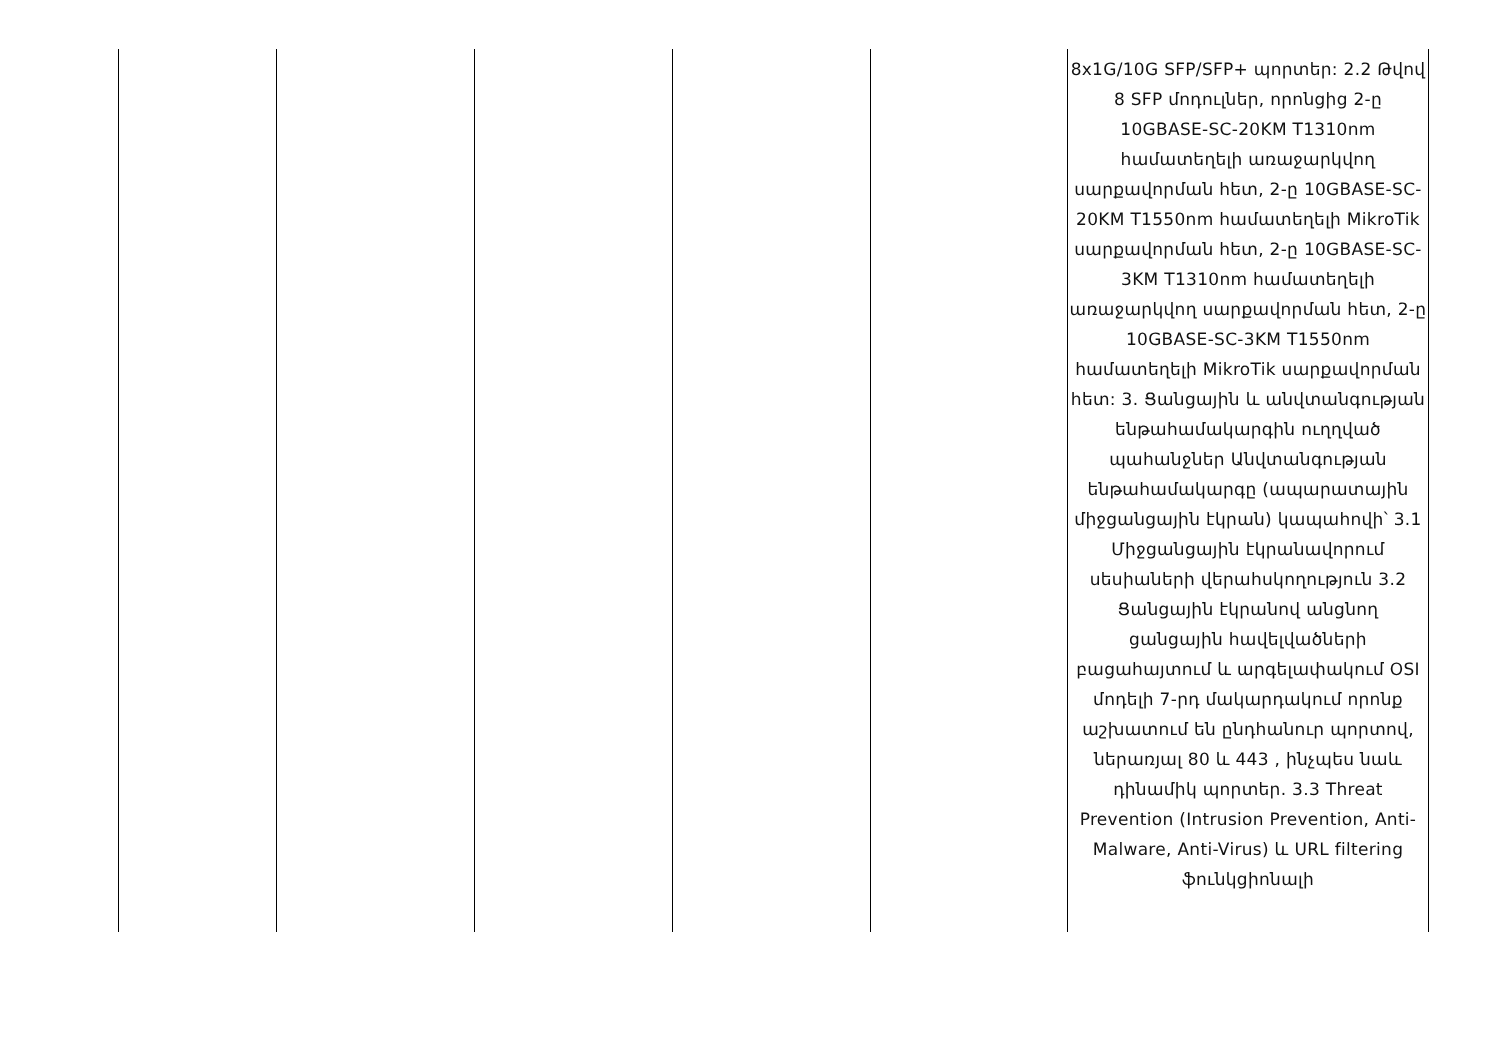| | | | | | 8x1G/10G SFP/SFP+ պորտեր: 2.2 Թվով 8 SFP մոդուլներ, որոնցից 2-ը 10GBASE-SC-20KM T1310nm համատեղելի առաջարկվող սարքավորման հետ, 2-ը 10GBASE-SC-20KM T1550nm համատեղելի MikroTik սարքավորման հետ, 2-ը 10GBASE-SC-3KM T1310nm համատեղելի առաջարկվող սարքավորման հետ, 2-ը 10GBASE-SC-3KM T1550nm համատեղելի MikroTik սարքավորման հետ: 3. Ցանցային և անվտանգության ենթահամակարգին ուղղված պահանջներ Անվտանգության ենթահամակարգը (ապարատային միջցանցային էկրան) կապահովի՝ 3.1 Միջցանցային էկրանավորում սեսիաների վերահսկողություն 3.2 Ցանցային էկրանով անցնող ցանցային հավելվածների բացահայտում և արգելափակում OSI մոդելի 7-րդ մակարդակում որոնք աշխատում են ընդհանուր պորտով, ներառյալ 80 և 443 , ինչպես նաև դինամիկ պորտեր. 3.3 Threat Prevention (Intrusion Prevention, Anti-Malware, Anti-Virus) և URL filtering ֆունկցիոնալի |